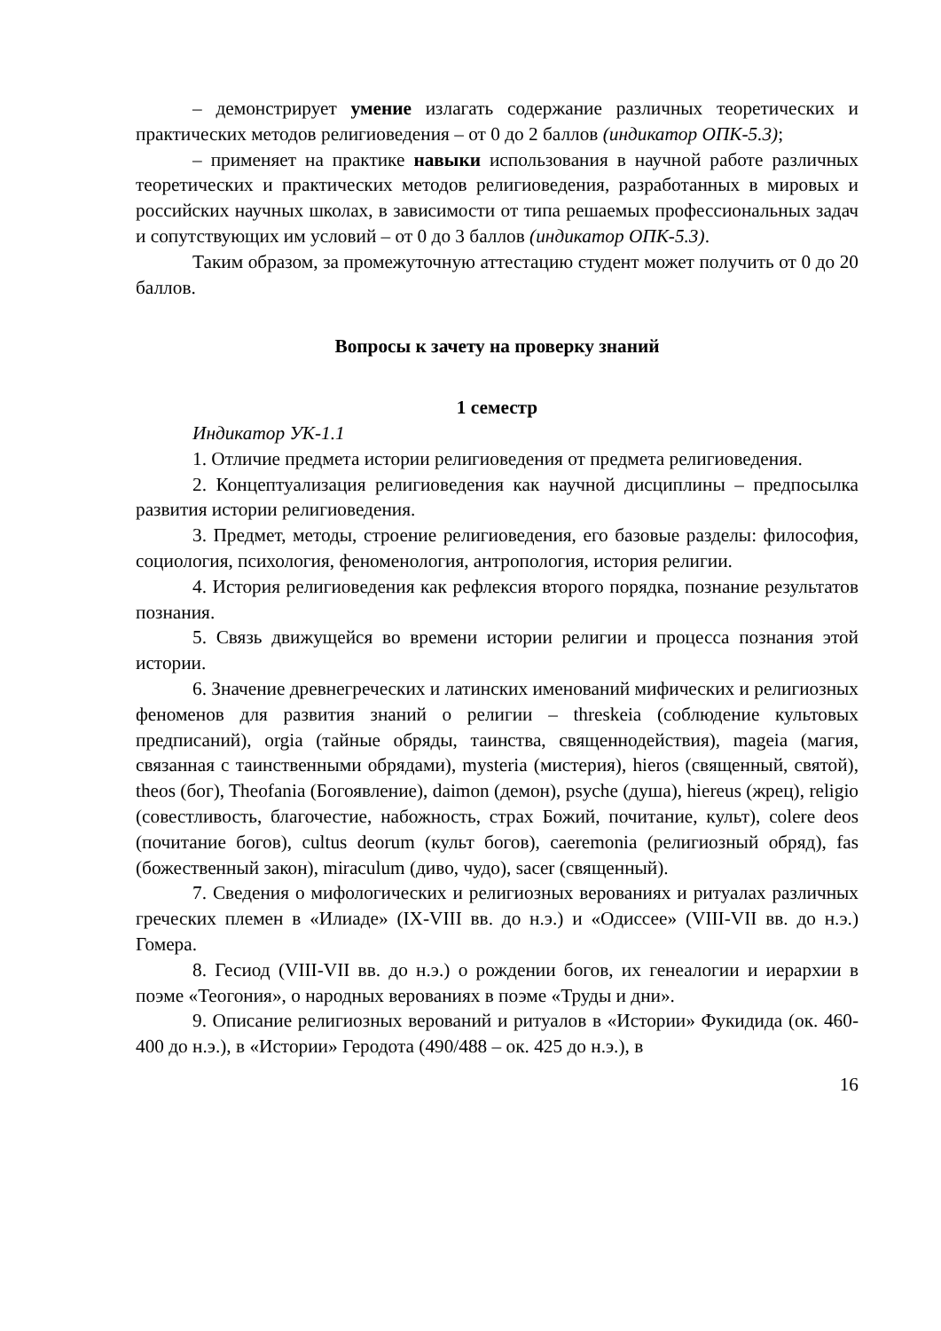– демонстрирует умение излагать содержание различных теоретических и практических методов религиоведения – от 0 до 2 баллов (индикатор ОПК-5.3);
– применяет на практике навыки использования в научной работе различных теоретических и практических методов религиоведения, разработанных в мировых и российских научных школах, в зависимости от типа решаемых профессиональных задач и сопутствующих им условий – от 0 до 3 баллов (индикатор ОПК-5.3).
Таким образом, за промежуточную аттестацию студент может получить от 0 до 20 баллов.
Вопросы к зачету на проверку знаний
1 семестр
Индикатор УК-1.1
1. Отличие предмета истории религиоведения от предмета религиоведения.
2. Концептуализация религиоведения как научной дисциплины – предпосылка развития истории религиоведения.
3. Предмет, методы, строение религиоведения, его базовые разделы: философия, социология, психология, феноменология, антропология, история религии.
4. История религиоведения как рефлексия второго порядка, познание результатов познания.
5. Связь движущейся во времени истории религии и процесса познания этой истории.
6. Значение древнегреческих и латинских именований мифических и религиозных феноменов для развития знаний о религии – threskeia (соблюдение культовых предписаний), orgia (тайные обряды, таинства, священнодействия), mageia (магия, связанная с таинственными обрядами), mysteria (мистерия), hieros (священный, святой), theos (бог), Theofania (Богоявление), daimon (демон), psyche (душа), hiereus (жрец), religio (совестливость, благочестие, набожность, страх Божий, почитание, культ), colere deos (почитание богов), cultus deorum (культ богов), caeremonia (религиозный обряд), fas (божественный закон), miraculum (диво, чудо), sacer (священный).
7. Сведения о мифологических и религиозных верованиях и ритуалах различных греческих племен в «Илиаде» (IX-VIII вв. до н.э.) и «Одиссее» (VIII-VII вв. до н.э.) Гомера.
8. Гесиод (VIII-VII вв. до н.э.) о рождении богов, их генеалогии и иерархии в поэме «Теогония», о народных верованиях в поэме «Труды и дни».
9. Описание религиозных верований и ритуалов в «Истории» Фукидида (ок. 460-400 до н.э.), в «Истории» Геродота (490/488 – ок. 425 до н.э.), в
16